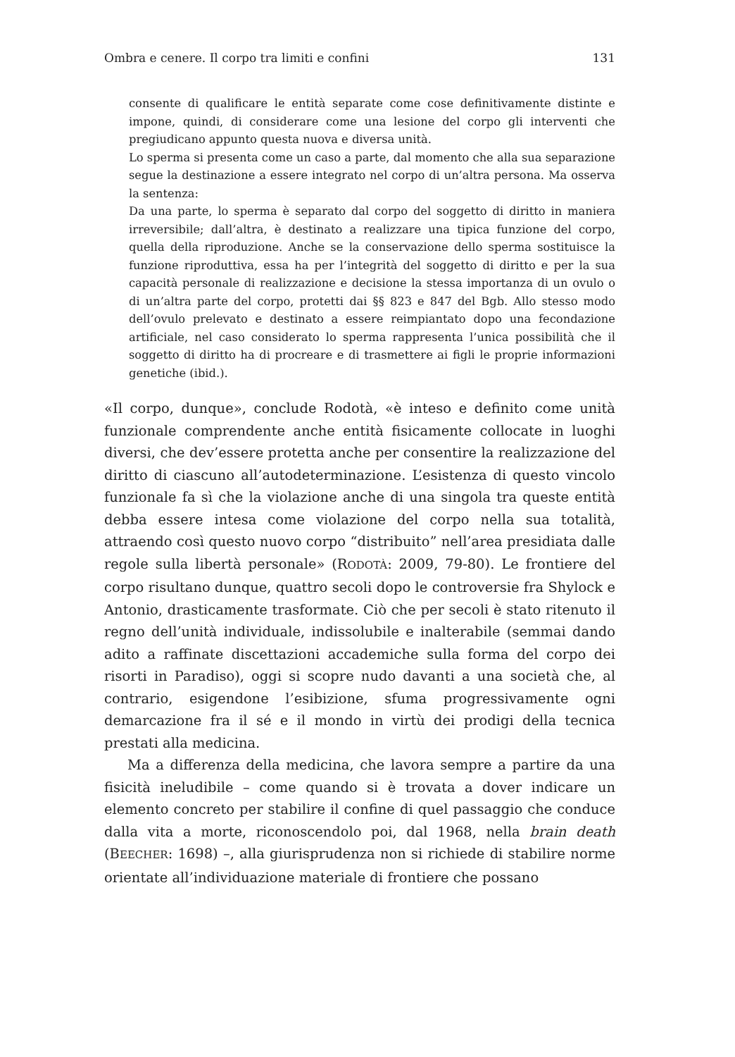Ombra e cenere. Il corpo tra limiti e confini 131
consente di qualificare le entità separate come cose definitivamente distinte e impone, quindi, di considerare come una lesione del corpo gli interventi che pregiudicano appunto questa nuova e diversa unità.
Lo sperma si presenta come un caso a parte, dal momento che alla sua separazione segue la destinazione a essere integrato nel corpo di un’altra persona. Ma osserva la sentenza:
Da una parte, lo sperma è separato dal corpo del soggetto di diritto in maniera irreversibile; dall’altra, è destinato a realizzare una tipica funzione del corpo, quella della riproduzione. Anche se la conservazione dello sperma sostituisce la funzione riproduttiva, essa ha per l’integrità del soggetto di diritto e per la sua capacità personale di realizzazione e decisione la stessa importanza di un ovulo o di un’altra parte del corpo, protetti dai §§ 823 e 847 del Bgb. Allo stesso modo dell’ovulo prelevato e destinato a essere reimpiantato dopo una fecondazione artificiale, nel caso considerato lo sperma rappresenta l’unica possibilità che il soggetto di diritto ha di procreare e di trasmettere ai figli le proprie informazioni genetiche (ibid.).
«Il corpo, dunque», conclude Rodotà, «è inteso e definito come unità funzionale comprendente anche entità fisicamente collocate in luoghi diversi, che dev’essere protetta anche per consentire la realizzazione del diritto di ciascuno all’autodeterminazione. L’esistenza di questo vincolo funzionale fa sì che la violazione anche di una singola tra queste entità debba essere intesa come violazione del corpo nella sua totalità, attraendo così questo nuovo corpo “distribuito” nell’area presidiata dalle regole sulla libertà personale» (RODOTÀ: 2009, 79-80). Le frontiere del corpo risultano dunque, quattro secoli dopo le controversie fra Shylock e Antonio, drasticamente trasformate. Ciò che per secoli è stato ritenuto il regno dell’unità individuale, indissolubile e inalterabile (semmai dando adito a raffinate discettazioni accademiche sulla forma del corpo dei risorti in Paradiso), oggi si scopre nudo davanti a una società che, al contrario, esigendone l’esibizione, sfuma progressivamente ogni demarcazione fra il sé e il mondo in virtù dei prodigi della tecnica prestati alla medicina.
Ma a differenza della medicina, che lavora sempre a partire da una fisicità ineludibile – come quando si è trovata a dover indicare un elemento concreto per stabilire il confine di quel passaggio che conduce dalla vita a morte, riconoscendolo poi, dal 1968, nella brain death (BEECHER: 1698) –, alla giurisprudenza non si richiede di stabilire norme orientate all’individuazione materiale di frontiere che possano